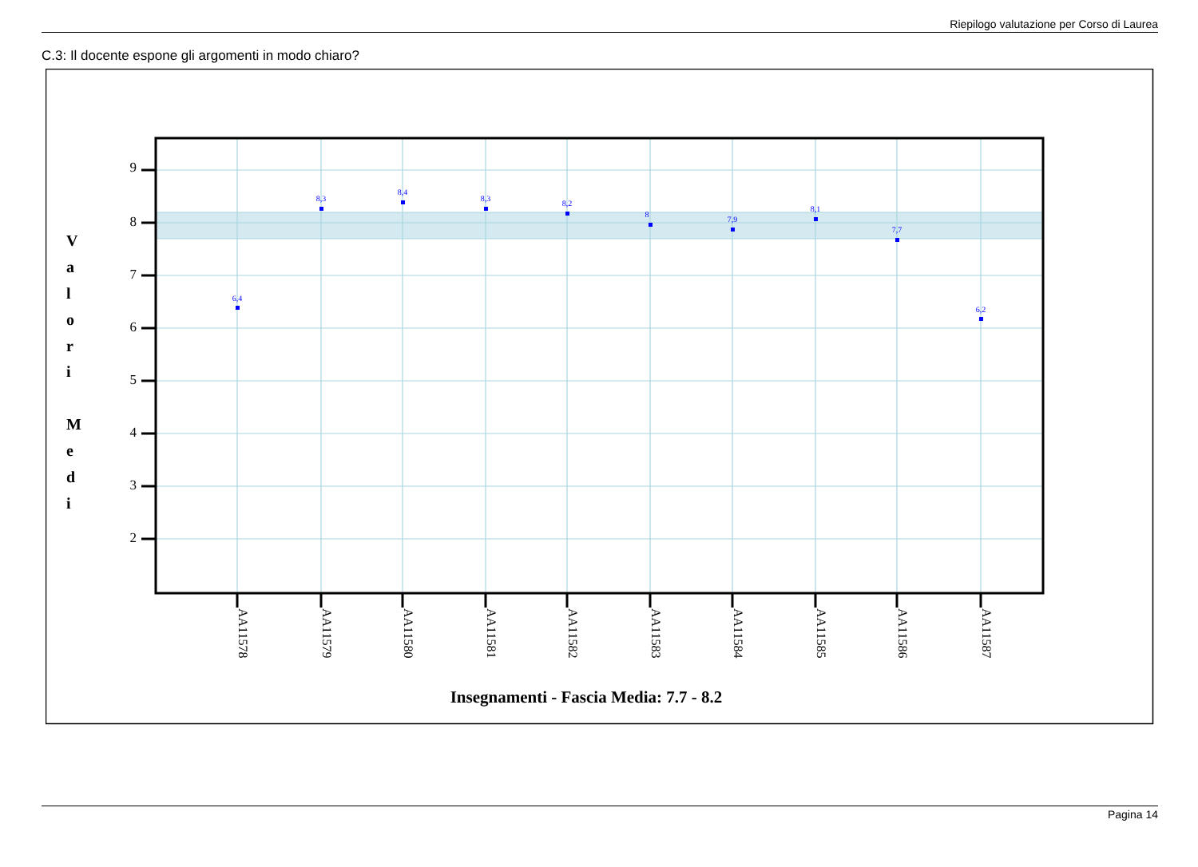Riepilogo valutazione per Corso di Laurea
C.3: Il docente espone gli argomenti in modo chiaro?
9
8
7
6
5
4
3
2
V
a
l
o
r
i
M
e
d
i
6,4
8,3
8,4
8,3
8,2
8
7,9
8,1
7,7
6,2
AA11578
AA11579
AA11580
AA11581
AA11582
AA11583
AA11584
AA11585
AA11586
AA11587
Insegnamenti - Fascia Media: 7.7 - 8.2
Pagina 14